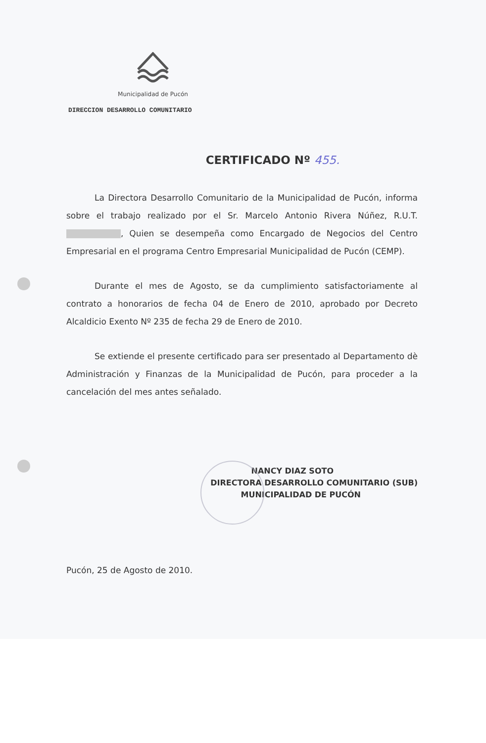Municipalidad de Pucón
DIRECCION DESARROLLO COMUNITARIO
CERTIFICADO Nº 455.
La Directora Desarrollo Comunitario de la Municipalidad de Pucón, informa sobre el trabajo realizado por el Sr. Marcelo Antonio Rivera Núñez, R.U.T. , Quien se desempeña como Encargado de Negocios del Centro Empresarial en el programa Centro Empresarial Municipalidad de Pucón (CEMP).
Durante el mes de Agosto, se da cumplimiento satisfactoriamente al contrato a honorarios de fecha 04 de Enero de 2010, aprobado por Decreto Alcaldicio Exento Nº 235 de fecha 29 de Enero de 2010.
Se extiende el presente certificado para ser presentado al Departamento dè Administración y Finanzas de la Municipalidad de Pucón, para proceder a la cancelación del mes antes señalado.
NANCY DIAZ SOTO
DIRECTORA DESARROLLO COMUNITARIO (SUB)
MUNICIPALIDAD DE PUCÓN
Pucón, 25 de Agosto de 2010.